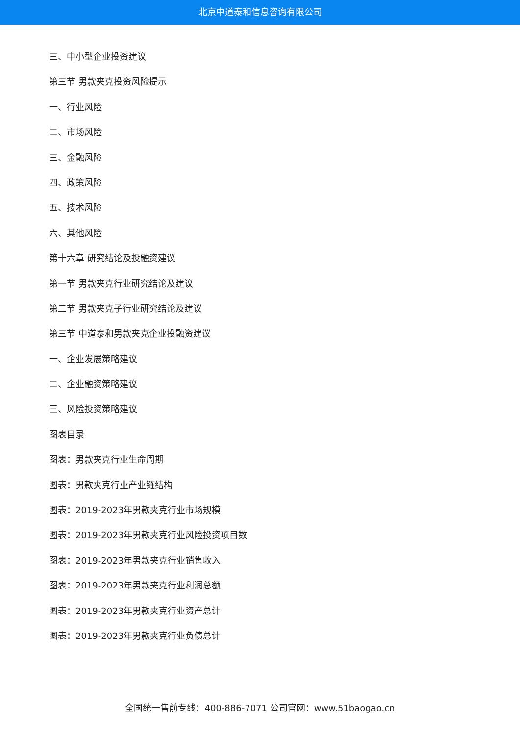北京中道泰和信息咨询有限公司
三、中小型企业投资建议
第三节 男款夹克投资风险提示
一、行业风险
二、市场风险
三、金融风险
四、政策风险
五、技术风险
六、其他风险
第十六章 研究结论及投融资建议
第一节 男款夹克行业研究结论及建议
第二节 男款夹克子行业研究结论及建议
第三节 中道泰和男款夹克企业投融资建议
一、企业发展策略建议
二、企业融资策略建议
三、风险投资策略建议
图表目录
图表：男款夹克行业生命周期
图表：男款夹克行业产业链结构
图表：2019-2023年男款夹克行业市场规模
图表：2019-2023年男款夹克行业风险投资项目数
图表：2019-2023年男款夹克行业销售收入
图表：2019-2023年男款夹克行业利润总额
图表：2019-2023年男款夹克行业资产总计
图表：2019-2023年男款夹克行业负债总计
全国统一售前专线：400-886-7071 公司官网：www.51baogao.cn